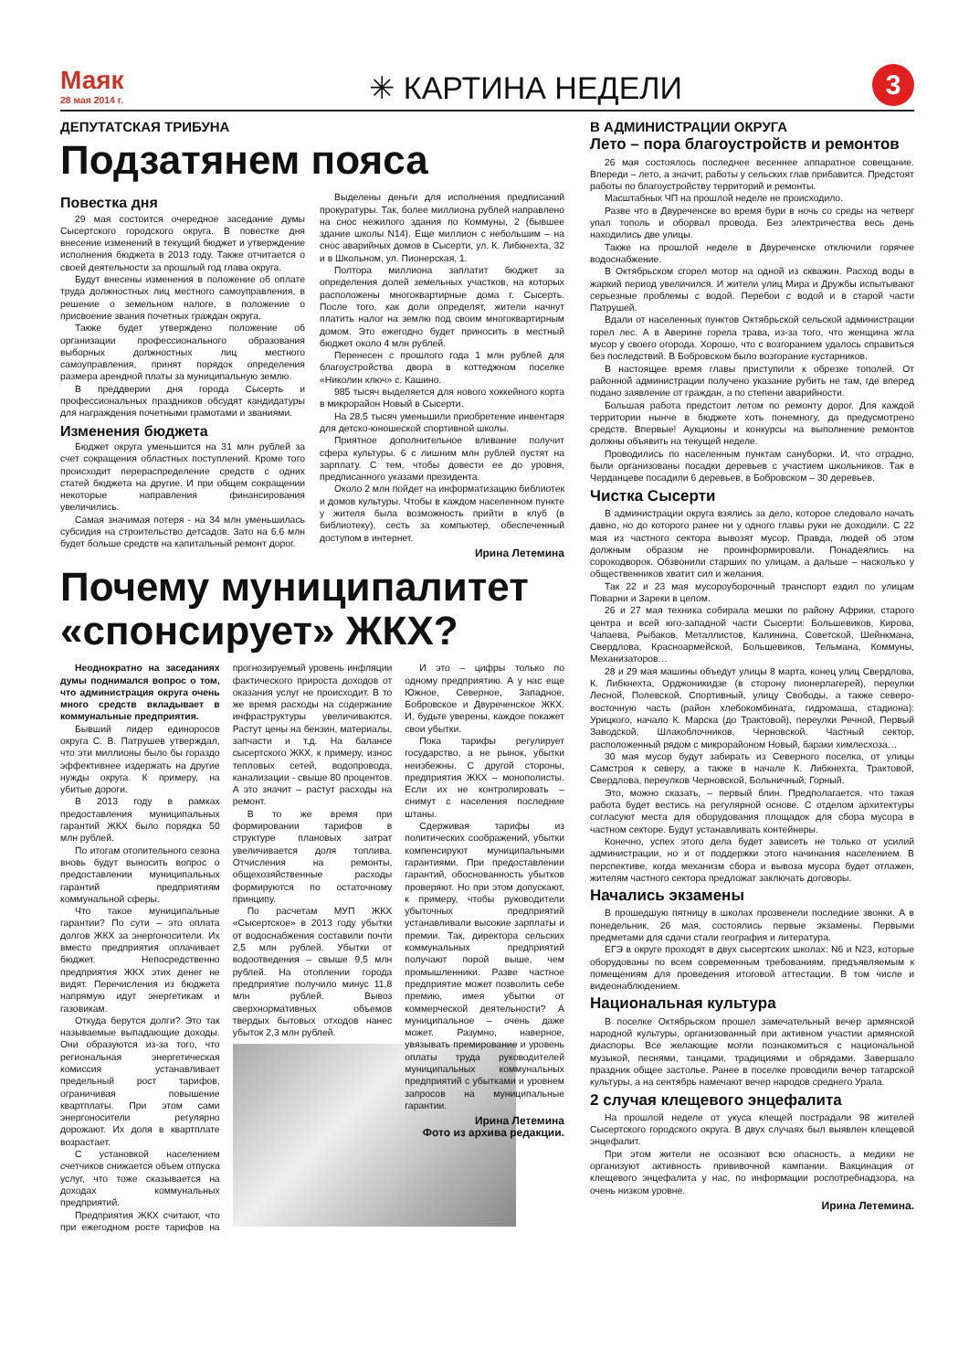Маяк
28 мая 2014 г.
✳ КАРТИНА НЕДЕЛИ
3
ДЕПУТАТСКАЯ ТРИБУНА
Подзатянем пояса
Повестка дня
29 мая состоится очередное заседание думы Сысертского городского округа. В повестке дня внесение изменений в текущий бюджет и утверждение исполнения бюджета в 2013 году. Также отчитается о своей деятельности за прошлый год глава округа.
Будут внесены изменения в положение об оплате труда должностных лиц местного самоуправления, в решение о земельном налоге, в положение о присвоение звания почетных граждан округа.
Также будет утверждено положение об организации профессионального образования выборных должностных лиц местного самоуправления, принят порядок определения размера арендной платы за муниципальную землю.
В преддверии дня города Сысерть и профессиональных праздников обсудят кандидатуры для награждения почетными грамотами и званиями.
Изменения бюджета
Бюджет округа уменьшится на 31 млн рублей за счет сокращения областных поступлений. Кроме того происходит перераспределение средств с одних статей бюджета на другие. И при общем сокращении некоторые направления финансирования увеличились.
Самая значимая потеря - на 34 млн уменьшилась субсидия на строительство детсадов. Зато на 6,6 млн будет больше средств на капитальный ремонт дорог.
Выделены деньги для исполнения предписаний прокуратуры. Так, более миллиона рублей направлено на снос нежилого здания по Коммуны, 2 (бывшее здание школы N14). Еще миллион с небольшим – на снос аварийных домов в Сысерти, ул. К. Либкнехта, 32 и в Школьном, ул. Пионерская, 1.
Полтора миллиона заплатит бюджет за определения долей земельных участков, на которых расположены многоквартирные дома г. Сысерть. После того, как доли определят, жители начнут платить налог на землю под своим многоквартирным домом. Это ежегодно будет приносить в местный бюджет около 4 млн рублей.
Перенесен с прошлого года 1 млн рублей для благоустройства двора в коттеджном поселке «Николин ключ» с. Кашино.
985 тысяч выделяется для нового хоккейного корта в микрорайон Новый в Сысерти.
На 28,5 тысяч уменьшили приобретение инвентаря для детско-юношеской спортивной школы.
Приятное дополнительное вливание получит сфера культуры. 6 с лишним млн рублей пустят на зарплату. С тем, чтобы довести ее до уровня, предписанного указами президента.
Около 2 млн пойдет на информатизацию библиотек и домов культуры. Чтобы в каждом населенном пункте у жителя была возможность прийти в клуб (в библиотеку), сесть за компьютер, обеспеченный доступом в интернет.
Ирина Летемина
Почему муниципалитет «спонсирует» ЖКХ?
Неоднократно на заседаниях думы поднимался вопрос о том, что администрация округа очень много средств вкладывает в коммунальные предприятия.
Бывший лидер единоросов округа С. В. Патрушев утверждал, что эти миллионы было бы гораздо эффективнее издержать на другие нужды округа. К примеру, на убитые дороги.
В 2013 году в рамках предоставления муниципальных гарантий ЖКХ было порядка 50 млн рублей.
По итогам отопительного сезона вновь будут выносить вопрос о предоставлении муниципальных гарантий предприятиям коммунальной сферы.
Что такое муниципальные гарантии? По сути – это оплата долгов ЖКХ за энергоносители. Их вместо предприятия оплачивает бюджет. Непосредственно предприятия ЖКХ этих денег не видят. Перечисления из бюджета напрямую идут энергетикам и газовикам.
Откуда берутся долги? Это так называемые выпадающие доходы. Они образуются из-за того, что региональная энергетическая комиссия устанавливает предельный рост тарифов, ограничивая повышение квартплаты. При этом сами энергоносители регулярно дорожают. Их доля в квартплате возрастает.
С установкой населением счетчиков снижается объем отпуска услуг, что тоже сказывается на доходах коммунальных предприятий.
Предприятия ЖКХ считают, что при ежегодном росте тарифов на прогнозируемый уровень инфляции фактического прироста доходов от оказания услуг не происходит. В то же время расходы на содержание инфраструктуры увеличиваются. Растут цены на бензин, материалы, запчасти и т.д. На балансе сысертского ЖКХ, к примеру, износ тепловых сетей, водопровода, канализации - свыше 80 процентов. А это значит – растут расходы на ремонт.
В то же время при формировании тарифов в структуре плановых затрат увеличивается доля топлива. Отчисления на ремонты, общехозяйственные расходы формируются по остаточному принципу.
По расчетам МУП ЖКХ «Сысертское» в 2013 году убытки от водоснабжения составили почти 2,5 млн рублей. Убытки от водоотведения – свыше 9,5 млн рублей. На отоплении города предприятие получило минус 11,8 млн рублей. Вывоз сверхнормативных объемов твердых бытовых отходов нанес убыток 2,3 млн рублей.
И это – цифры только по одному предприятию. А у нас еще Южное, Северное, Западное, Бобровское и Двуреченское ЖКХ. И, будьте уверены, каждое покажет свои убытки.
Пока тарифы регулирует государство, а не рынок, убытки неизбежны. С другой стороны, предприятия ЖКХ – монополисты. Если их не контролировать – снимут с населения последние штаны.
Сдерживая тарифы из политических соображений, убытки компенсируют муниципальными гарантиями. При предоставлении гарантий, обоснованность убытков проверяют. Но при этом допускают, к примеру, чтобы руководители убыточных предприятий устанавливали высокие зарплаты и премии. Так, директора сельских коммунальных предприятий получают порой выше, чем промышленники. Разве частное предприятие может позволить себе премию, имея убытки от коммерческой деятельности? А муниципальное – очень даже может. Разумно, наверное, увязывать премирование и уровень оплаты труда руководителей муниципальных коммунальных предприятий с убытками и уровнем запросов на муниципальные гарантии.
Ирина Летемина
Фото из архива редакции.
В АДМИНИСТРАЦИИ ОКРУГА
Лето – пора благоустройств и ремонтов
26 мая состоялось последнее весеннее аппаратное совещание. Впереди – лето, а значит, работы у сельских глав прибавится. Предстоят работы по благоустройству территорий и ремонты.
Масштабных ЧП на прошлой неделе не происходило.
Разве что в Двуреченске во время бури в ночь со среды на четверг упал тополь и оборвал провода. Без электричества весь день находились две улицы.
Также на прошлой неделе в Двуреченске отключили горячее водоснабжение.
В Октябрьском сгорел мотор на одной из скважин. Расход воды в жаркий период увеличился. И жители улиц Мира и Дружбы испытывают серьезные проблемы с водой. Перебои с водой и в старой части Патрушей.
Вдали от населенных пунктов Октябрьской сельской администрации горел лес. А в Аверине горела трава, из-за того, что женщина жгла мусор у своего огорода. Хорошо, что с возгоранием удалось справиться без последствий. В Бобровском было возгорание кустарников.
В настоящее время главы приступили к обрезке тополей. От районной администрации получено указание рубить не там, где вперед подано заявление от граждан, а по степени аварийности.
Большая работа предстоит летом по ремонту дорог. Для каждой территории нынче в бюджете хоть понемногу, да предусмотрено средств. Впервые! Аукционы и конкурсы на выполнение ремонтов должны объявить на текущей неделе.
Проводились по населенным пунктам сануборки. И, что отрадно, были организованы посадки деревьев с участием школьников. Так в Черданцеве посадили 6 деревьев, в Бобровском – 30 деревьев.
Чистка Сысерти
В администрации округа взялись за дело, которое следовало начать давно, но до которого ранее ни у одного главы руки не доходили. С 22 мая из частного сектора вывозят мусор. Правда, людей об этом должным образом не проинформировали. Понадеялись на сорокодворок. Обзвонили старших по улицам, а дальше – насколько у общественников хватит сил и желания.
Так 22 и 23 мая мусороуборочный транспорт ездил по улицам Поварни и Зареки в целом.
26 и 27 мая техника собирала мешки по району Африки, старого центра и всей юго-западной части Сысерти: Большевиков, Кирова, Чапаева, Рыбаков, Металлистов, Калинина, Советской, Шейнкмана, Свердлова, Красноармейской, Большевиков, Тельмана, Коммуны, Механизаторов…
28 и 29 мая машины объедут улицы 8 марта, конец улиц Свердлова, К. Либкнехта, Орджоникидзе (в сторону пионерлагерей), переулки Лесной, Полевской, Спортивный, улицу Свободы, а также северо-восточную часть (район хлебокомбината, гидромаша, стадиона): Урицкого, начало К. Марска (до Трактовой), переулки Речной, Первый Заводской, Шлакоблочников, Черновской. Частный сектор, расположенный рядом с микрорайоном Новый, бараки химлесхоза…
30 мая мусор будут забирать из Северного поселка, от улицы Самстроя к северу, а также в начале К. Либкнехта, Трактовой, Свердлова, переулков Черновской, Больничный, Горный.
Это, можно сказать, – первый блин. Предполагается, что такая работа будет вестись на регулярной основе. С отделом архитектуры согласуют места для оборудования площадок для сбора мусора в частном секторе. Будут устанавливать контейнеры.
Конечно, успех этого дела будет зависеть не только от усилий администрации, но и от поддержки этого начинания населением. В перспективе, когда механизм сбора и вывоза мусора будет отлажен, жителям частного сектора предложат заключать договоры.
Начались экзамены
В прошедшую пятницу в школах прозвенели последние звонки. А в понедельник, 26 мая, состоялись первые экзамены. Первыми предметами для сдачи стали география и литература.
ЕГЭ в округе проходят в двух сысертских школах: N6 и N23, которые оборудованы по всем современным требованиям, предъявляемым к помещениям для проведения итоговой аттестации. В том числе и видеонаблюдением.
Национальная культура
В поселке Октябрьском прошел замечательный вечер армянской народной культуры, организованный при активном участии армянской диаспоры. Все желающие могли познакомиться с национальной музыкой, песнями, танцами, традициями и обрядами. Завершало праздник общее застолье. Ранее в поселке проводили вечер татарской культуры, а на сентябрь намечают вечер народов среднего Урала.
2 случая клещевого энцефалита
На прошлой неделе от укуса клещей пострадали 98 жителей Сысертского городского округа. В двух случаях был выявлен клещевой энцефалит.
При этом жители не осознают всю опасность, а медики не организуют активность прививочной кампании. Вакцинация от клещевого энцефалита у нас, по информации роспотребнадзора, на очень низком уровне.
Ирина Летемина.